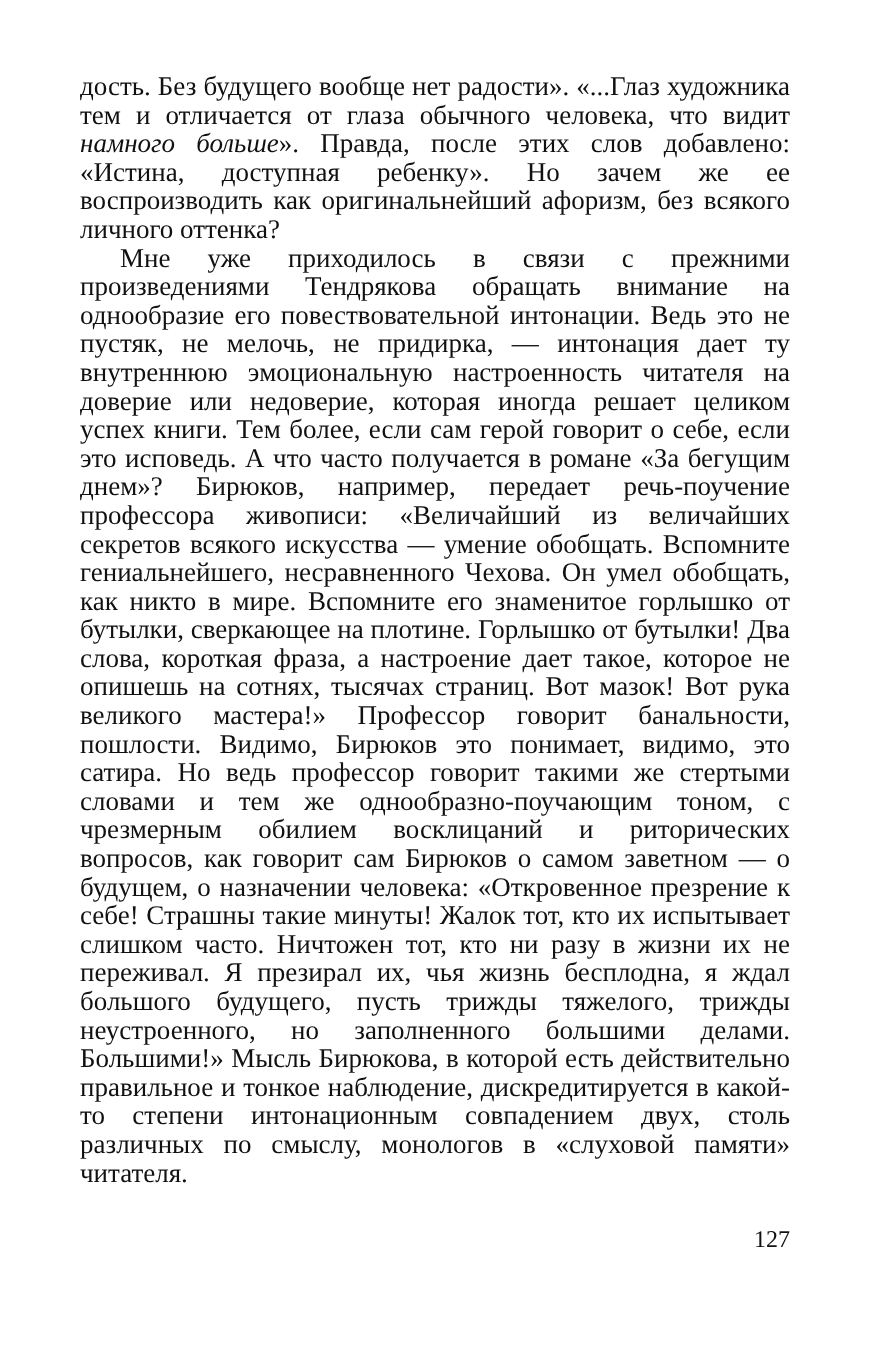дость. Без будущего вообще нет радости». «...Глаз художника тем и отличается от глаза обычного человека, что видит намного больше». Правда, после этих слов добавлено: «Истина, доступная ребенку». Но зачем же ее воспроизводить как оригинальнейший афоризм, без всякого личного оттенка?
Мне уже приходилось в связи с прежними произведениями Тендрякова обращать внимание на однообразие его повествовательной интонации. Ведь это не пустяк, не мелочь, не придирка, — интонация дает ту внутреннюю эмоциональную настроенность читателя на доверие или недоверие, которая иногда решает целиком успех книги. Тем более, если сам герой говорит о себе, если это исповедь. А что часто получается в романе «За бегущим днем»? Бирюков, например, передает речь-поучение профессора живописи: «Величайший из величайших секретов всякого искусства — умение обобщать. Вспомните гениальнейшего, несравненного Чехова. Он умел обобщать, как никто в мире. Вспомните его знаменитое горлышко от бутылки, сверкающее на плотине. Горлышко от бутылки! Два слова, короткая фраза, а настроение дает такое, которое не опишешь на сотнях, тысячах страниц. Вот мазок! Вот рука великого мастера!» Профессор говорит банальности, пошлости. Видимо, Бирюков это понимает, видимо, это сатира. Но ведь профессор говорит такими же стертыми словами и тем же однообразно-поучающим тоном, с чрезмерным обилием восклицаний и риторических вопросов, как говорит сам Бирюков о самом заветном — о будущем, о назначении человека: «Откровенное презрение к себе! Страшны такие минуты! Жалок тот, кто их испытывает слишком часто. Ничтожен тот, кто ни разу в жизни их не переживал. Я презирал их, чья жизнь бесплодна, я ждал большого будущего, пусть трижды тяжелого, трижды неустроенного, но заполненного большими делами. Большими!» Мысль Бирюкова, в которой есть действительно правильное и тонкое наблюдение, дискредитируется в какой-то степени интонационным совпадением двух, столь различных по смыслу, монологов в «слуховой памяти» читателя.
127